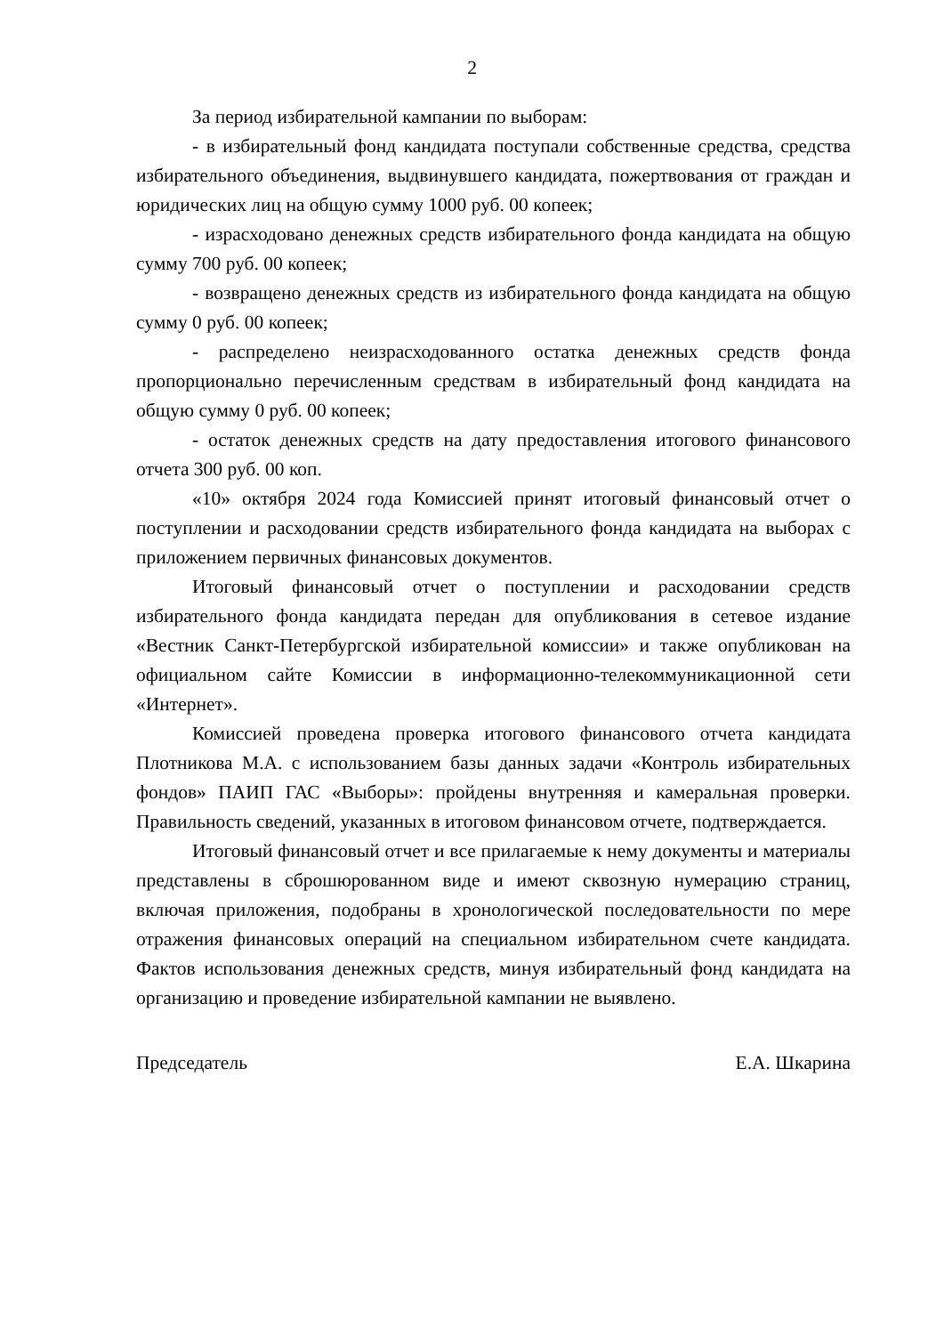2
За период избирательной кампании по выборам:
- в избирательный фонд кандидата поступали собственные средства, средства избирательного объединения, выдвинувшего кандидата, пожертвования от граждан и юридических лиц на общую сумму 1000 руб. 00 копеек;
- израсходовано денежных средств избирательного фонда кандидата на общую сумму 700 руб. 00 копеек;
- возвращено денежных средств из избирательного фонда кандидата на общую сумму 0 руб. 00 копеек;
- распределено неизрасходованного остатка денежных средств фонда пропорционально перечисленным средствам в избирательный фонд кандидата на общую сумму 0 руб. 00 копеек;
- остаток денежных средств на дату предоставления итогового финансового отчета 300 руб. 00 коп.
«10» октября 2024 года Комиссией принят итоговый финансовый отчет о поступлении и расходовании средств избирательного фонда кандидата на выборах с приложением первичных финансовых документов.
Итоговый финансовый отчет о поступлении и расходовании средств избирательного фонда кандидата передан для опубликования в сетевое издание «Вестник Санкт-Петербургской избирательной комиссии» и также опубликован на официальном сайте Комиссии в информационно-телекоммуникационной сети «Интернет».
Комиссией проведена проверка итогового финансового отчета кандидата Плотникова М.А. с использованием базы данных задачи «Контроль избирательных фондов» ПАИП ГАС «Выборы»: пройдены внутренняя и камеральная проверки. Правильность сведений, указанных в итоговом финансовом отчете, подтверждается.
Итоговый финансовый отчет и все прилагаемые к нему документы и материалы представлены в сброшюрованном виде и имеют сквозную нумерацию страниц, включая приложения, подобраны в хронологической последовательности по мере отражения финансовых операций на специальном избирательном счете кандидата. Фактов использования денежных средств, минуя избирательный фонд кандидата на организацию и проведение избирательной кампании не выявлено.
Председатель Е.А. Шкарина